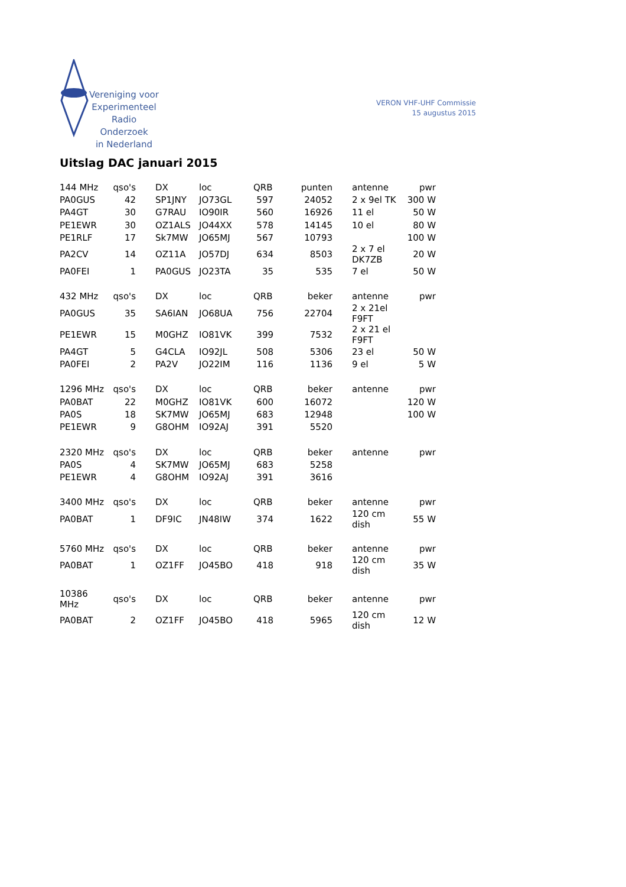Vereniging voor
Experimenteel
Radio Onderzoek
in Nederland
VERON VHF-UHF Commissie
15 augustus 2015
Uitslag DAC januari 2015
| 144 MHz | qso's | DX | loc | QRB | punten | antenne | pwr |
| PA0GUS | 42 | SP1JNY | JO73GL | 597 | 24052 | 2 x 9el TK | 300 W |
| PA4GT | 30 | G7RAU | IO90IR | 560 | 16926 | 11 el | 50 W |
| PE1EWR | 30 | OZ1ALS | JO44XX | 578 | 14145 | 10 el | 80 W |
| PE1RLF | 17 | Sk7MW | JO65MJ | 567 | 10793 | | 100 W |
| PA2CV | 14 | OZ11A | JO57DJ | 634 | 8503 | 2 x 7 el DK7ZB | 20 W |
| PA0FEI | 1 | PA0GUS | JO23TA | 35 | 535 | 7 el | 50 W |
| 432 MHz | qso's | DX | loc | QRB | beker | antenne | pwr |
| PA0GUS | 35 | SA6IAN | JO68UA | 756 | 22704 | 2 x 21el F9FT | |
| PE1EWR | 15 | M0GHZ | IO81VK | 399 | 7532 | 2 x 21 el F9FT | |
| PA4GT | 5 | G4CLA | IO92JL | 508 | 5306 | 23 el | 50 W |
| PA0FEI | 2 | PA2V | JO22IM | 116 | 1136 | 9 el | 5 W |
| 1296 MHz | qso's | DX | loc | QRB | beker | antenne | pwr |
| PA0BAT | 22 | M0GHZ | IO81VK | 600 | 16072 | | 120 W |
| PA0S | 18 | SK7MW | JO65MJ | 683 | 12948 | | 100 W |
| PE1EWR | 9 | G8OHM | IO92AJ | 391 | 5520 | | |
| 2320 MHz | qso's | DX | loc | QRB | beker | antenne | pwr |
| PA0S | 4 | SK7MW | JO65MJ | 683 | 5258 | | |
| PE1EWR | 4 | G8OHM | IO92AJ | 391 | 3616 | | |
| 3400 MHz | qso's | DX | loc | QRB | beker | antenne | pwr |
| PA0BAT | 1 | DF9IC | JN48IW | 374 | 1622 | 120 cm dish | 55 W |
| 5760 MHz | qso's | DX | loc | QRB | beker | antenne | pwr |
| PA0BAT | 1 | OZ1FF | JO45BO | 418 | 918 | 120 cm dish | 35 W |
| 10386 MHz | qso's | DX | loc | QRB | beker | antenne | pwr |
| PA0BAT | 2 | OZ1FF | JO45BO | 418 | 5965 | 120 cm dish | 12 W |